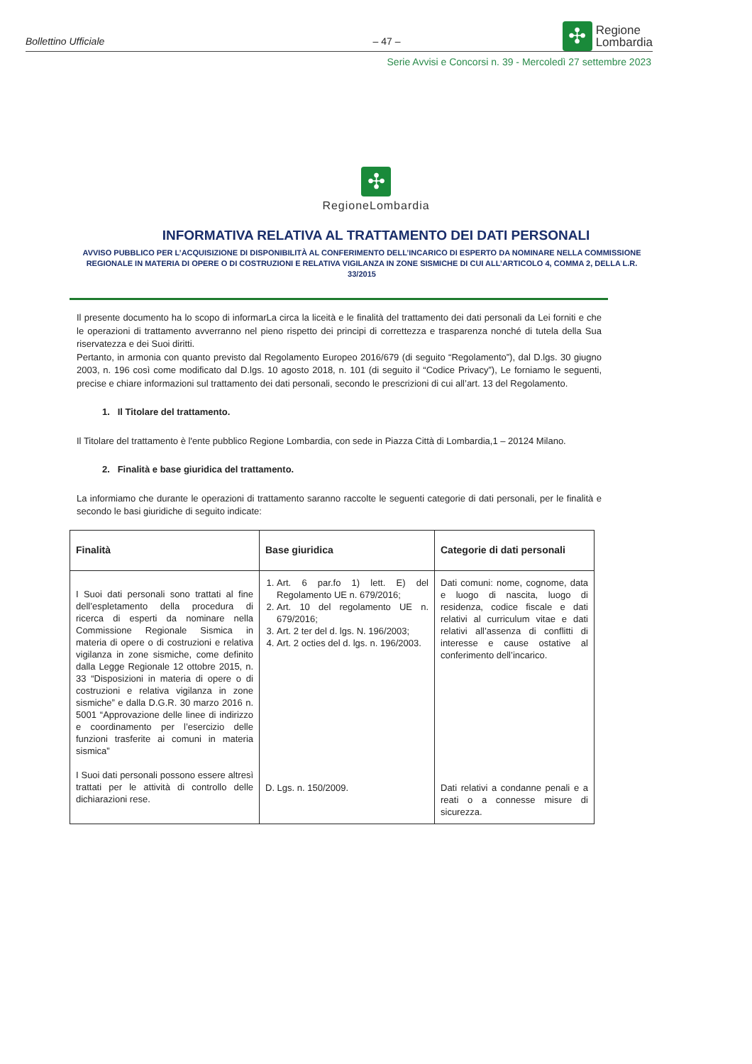Bollettino Ufficiale – 47 – ✣ Regione
Lombardia
Serie Avvisi e Concorsi n. 39 - Mercoledì 27 settembre 2023
✣
RegioneLombardia
INFORMATIVA RELATIVA AL TRATTAMENTO DEI DATI PERSONALI
AVVISO PUBBLICO PER L’ACQUISIZIONE DI DISPONIBILITÀ AL CONFERIMENTO DELL’INCARICO DI ESPERTO DA NOMINARE NELLA COMMISSIONE REGIONALE IN MATERIA DI OPERE O DI COSTRUZIONI E RELATIVA VIGILANZA IN ZONE SISMICHE DI CUI ALL’ARTICOLO 4, COMMA 2, DELLA L.R. 33/2015
Il presente documento ha lo scopo di informarLa circa la liceità e le finalità del trattamento dei dati personali da Lei forniti e che le operazioni di trattamento avverranno nel pieno rispetto dei principi di correttezza e trasparenza nonché di tutela della Sua riservatezza e dei Suoi diritti.
Pertanto, in armonia con quanto previsto dal Regolamento Europeo 2016/679 (di seguito “Regolamento”), dal D.lgs. 30 giugno 2003, n. 196 così come modificato dal D.lgs. 10 agosto 2018, n. 101 (di seguito il “Codice Privacy”), Le forniamo le seguenti, precise e chiare informazioni sul trattamento dei dati personali, secondo le prescrizioni di cui all’art. 13 del Regolamento.
1. Il Titolare del trattamento.
Il Titolare del trattamento è l'ente pubblico Regione Lombardia, con sede in Piazza Città di Lombardia,1 – 20124 Milano.
2. Finalità e base giuridica del trattamento.
La informiamo che durante le operazioni di trattamento saranno raccolte le seguenti categorie di dati personali, per le finalità e secondo le basi giuridiche di seguito indicate:
| Finalità | Base giuridica | Categorie di dati personali |
| --- | --- | --- |
| I Suoi dati personali sono trattati al fine dell’espletamento della procedura di ricerca di esperti da nominare nella Commissione Regionale Sismica in materia di opere o di costruzioni e relativa vigilanza in zone sismiche, come definito dalla Legge Regionale 12 ottobre 2015, n. 33 “Disposizioni in materia di opere o di costruzioni e relativa vigilanza in zone sismiche” e dalla D.G.R. 30 marzo 2016 n. 5001 “Approvazione delle linee di indirizzo e coordinamento per l’esercizio delle funzioni trasferite ai comuni in materia sismica” I Suoi dati personali possono essere altresì trattati per le attività di controllo delle dichiarazioni rese. | 1. Art. 6 par.fo 1) lett. E) del Regolamento UE n. 679/2016; 2. Art. 10 del regolamento UE n. 679/2016; 3. Art. 2 ter del d. lgs. N. 196/2003; 4. Art. 2 octies del d. lgs. n. 196/2003. D. Lgs. n. 150/2009. | Dati comuni: nome, cognome, data e luogo di nascita, luogo di residenza, codice fiscale e dati relativi al curriculum vitae e dati relativi all’assenza di conflitti di interesse e cause ostative al conferimento dell’incarico. Dati relativi a condanne penali e a reati o a connesse misure di sicurezza. |